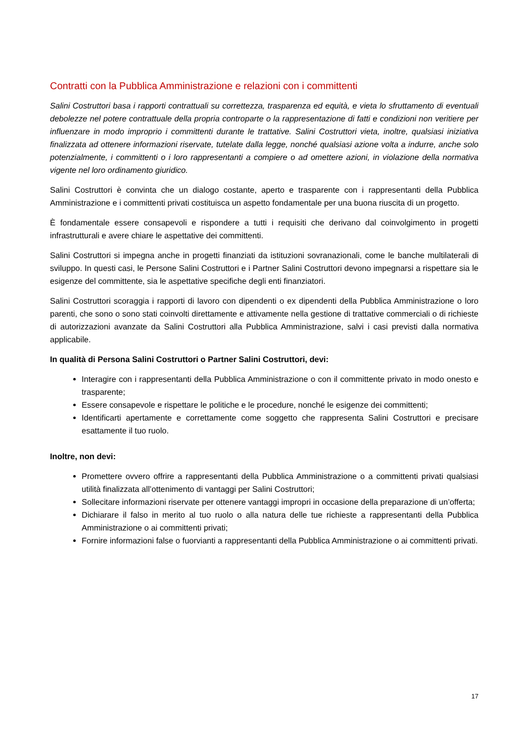Contratti con la Pubblica Amministrazione e relazioni con i committenti
Salini Costruttori basa i rapporti contrattuali su correttezza, trasparenza ed equità, e vieta lo sfruttamento di eventuali debolezze nel potere contrattuale della propria controparte o la rappresentazione di fatti e condizioni non veritiere per influenzare in modo improprio i committenti durante le trattative. Salini Costruttori vieta, inoltre, qualsiasi iniziativa finalizzata ad ottenere informazioni riservate, tutelate dalla legge, nonché qualsiasi azione volta a indurre, anche solo potenzialmente, i committenti o i loro rappresentanti a compiere o ad omettere azioni, in violazione della normativa vigente nel loro ordinamento giuridico.
Salini Costruttori è convinta che un dialogo costante, aperto e trasparente con i rappresentanti della Pubblica Amministrazione e i committenti privati costituisca un aspetto fondamentale per una buona riuscita di un progetto.
È fondamentale essere consapevoli e rispondere a tutti i requisiti che derivano dal coinvolgimento in progetti infrastrutturali e avere chiare le aspettative dei committenti.
Salini Costruttori si impegna anche in progetti finanziati da istituzioni sovranazionali, come le banche multilaterali di sviluppo. In questi casi, le Persone Salini Costruttori e i Partner Salini Costruttori devono impegnarsi a rispettare sia le esigenze del committente, sia le aspettative specifiche degli enti finanziatori.
Salini Costruttori scoraggia i rapporti di lavoro con dipendenti o ex dipendenti della Pubblica Amministrazione o loro parenti, che sono o sono stati coinvolti direttamente e attivamente nella gestione di trattative commerciali o di richieste di autorizzazioni avanzate da Salini Costruttori alla Pubblica Amministrazione, salvi i casi previsti dalla normativa applicabile.
In qualità di Persona Salini Costruttori o Partner Salini Costruttori, devi:
Interagire con i rappresentanti della Pubblica Amministrazione o con il committente privato in modo onesto e trasparente;
Essere consapevole e rispettare le politiche e le procedure, nonché le esigenze dei committenti;
Identificarti apertamente e correttamente come soggetto che rappresenta Salini Costruttori e precisare esattamente il tuo ruolo.
Inoltre, non devi:
Promettere ovvero offrire a rappresentanti della Pubblica Amministrazione o a committenti privati qualsiasi utilità finalizzata all’ottenimento di vantaggi per Salini Costruttori;
Sollecitare informazioni riservate per ottenere vantaggi impropri in occasione della preparazione di un’offerta;
Dichiarare il falso in merito al tuo ruolo o alla natura delle tue richieste a rappresentanti della Pubblica Amministrazione o ai committenti privati;
Fornire informazioni false o fuorvianti a rappresentanti della Pubblica Amministrazione o ai committenti privati.
17